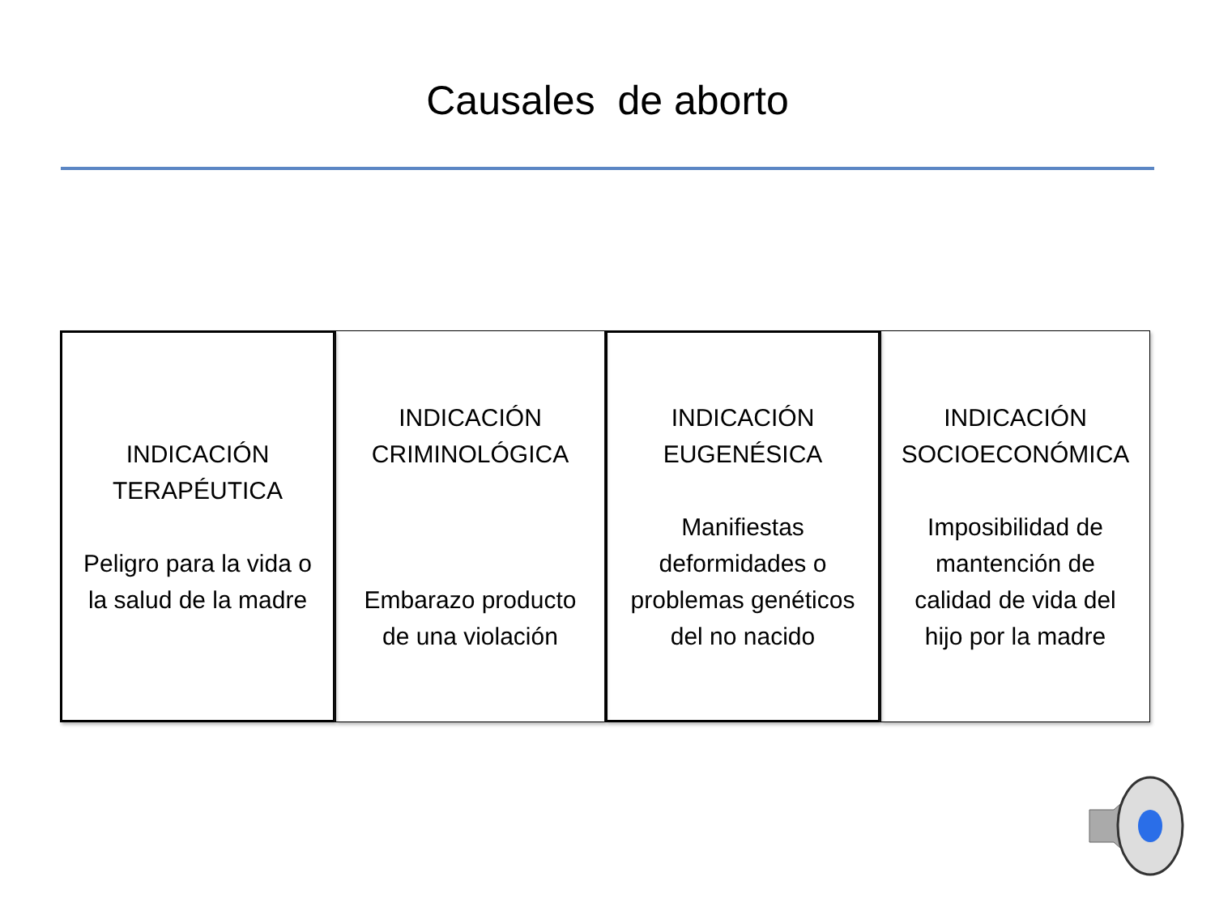Causales de aborto
INDICACIÓN TERAPÉUTICA
Peligro para la vida o la salud de la madre
INDICACIÓN CRIMINOLÓGICA
Embarazo producto de una violación
INDICACIÓN EUGENÉSICA
Manifiestas deformidades o problemas genéticos del no nacido
INDICACIÓN SOCIOECONÓMICA
Imposibilidad de mantención de calidad de vida del hijo por la madre